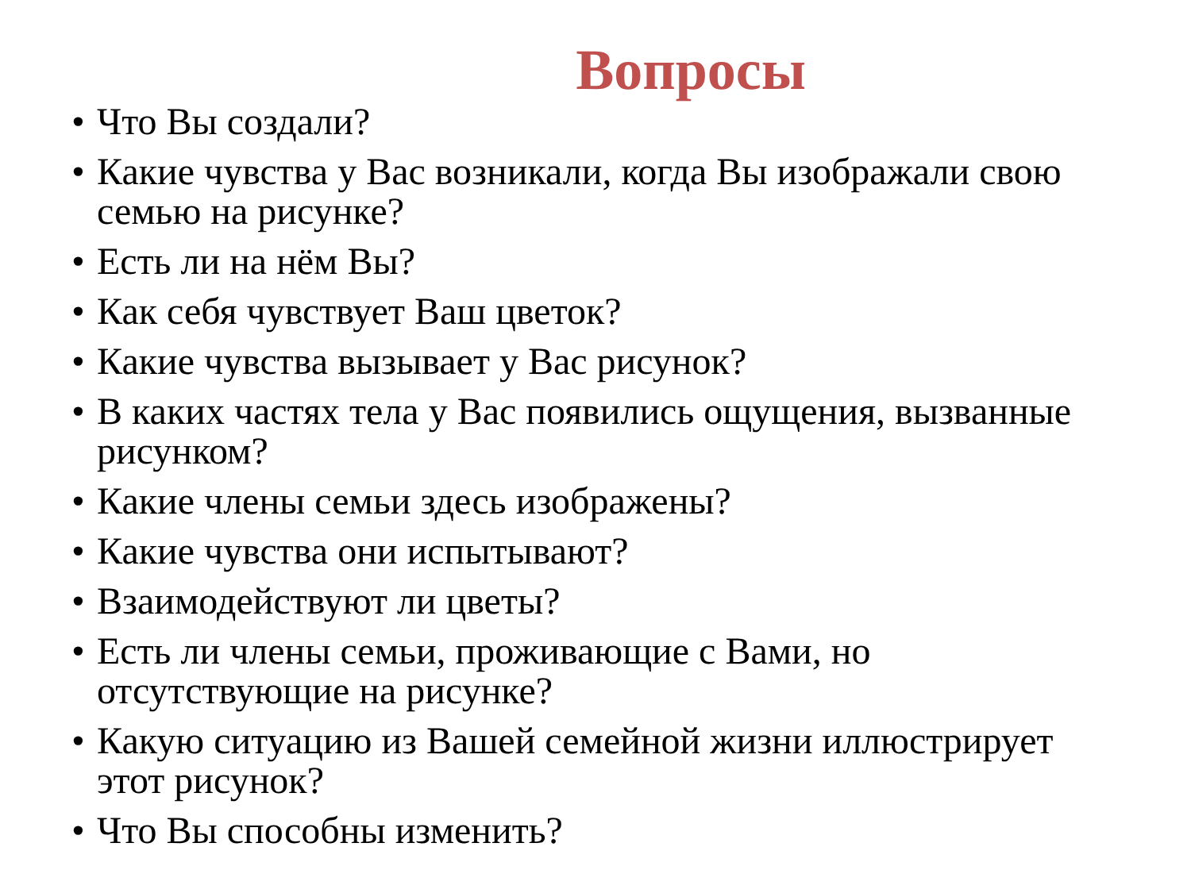Вопросы
• Что Вы создали?
• Какие чувства у Вас возникали, когда Вы изображали свою семью на рисунке?
• Есть ли на нём Вы?
• Как себя чувствует Ваш цветок?
• Какие чувства вызывает у Вас рисунок?
• В каких частях тела у Вас появились ощущения, вызванные рисунком?
• Какие члены семьи здесь изображены?
• Какие чувства они испытывают?
• Взаимодействуют ли цветы?
• Есть ли члены семьи, проживающие с Вами, но отсутствующие на рисунке?
• Какую ситуацию из Вашей семейной жизни иллюстрирует этот рисунок?
• Что Вы способны изменить?